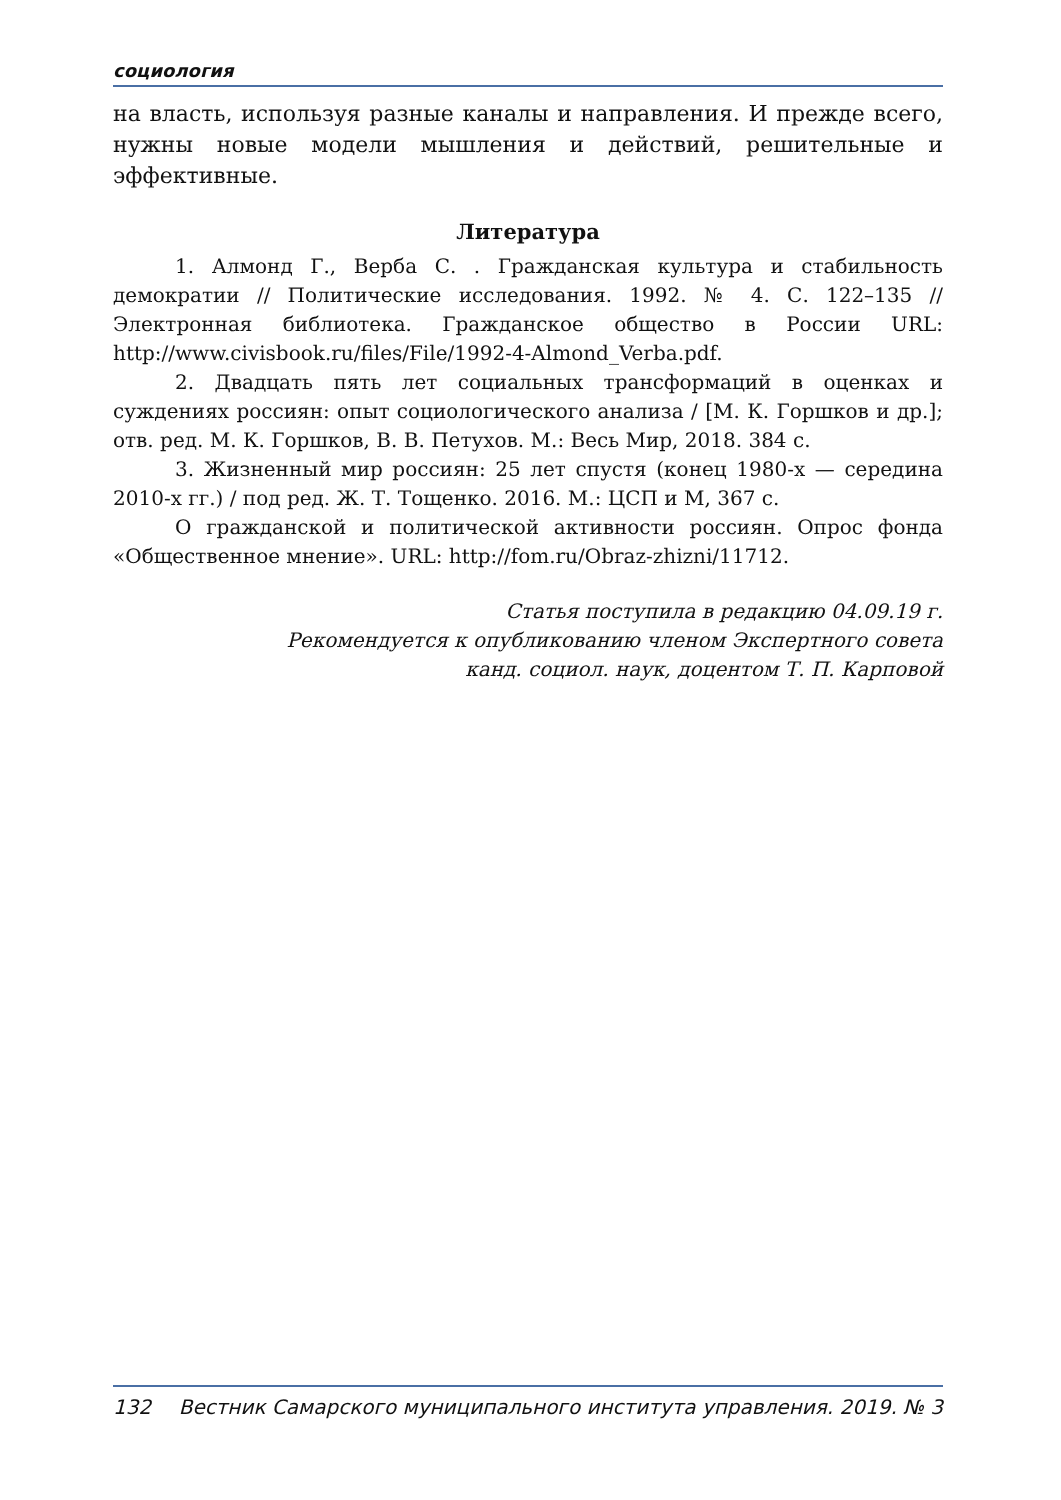социология
на власть, используя разные каналы и направления. И прежде всего, нужны новые модели мышления и действий, решительные и эффективные.
Литература
1. Алмонд Г., Верба С. . Гражданская культура и стабильность демократии // Политические исследования. 1992. № 4. С. 122–135 // Электронная библиотека. Гражданское общество в России URL: http://www.civisbook.ru/files/File/1992-4-Almond_Verba.pdf.
2. Двадцать пять лет социальных трансформаций в оценках и суждениях россиян: опыт социологического анализа / [М. К. Горшков и др.]; отв. ред. М. К. Горшков, В. В. Петухов. М.: Весь Мир, 2018. 384 с.
3. Жизненный мир россиян: 25 лет спустя (конец 1980-х — середина 2010-х гг.) / под ред. Ж. Т. Тощенко. 2016. М.: ЦСП и М, 367 с.
О гражданской и политической активности россиян. Опрос фонда «Общественное мнение». URL: http://fom.ru/Obraz-zhizni/11712.
Статья поступила в редакцию 04.09.19 г.
Рекомендуется к опубликованию членом Экспертного совета
канд. социол. наук, доцентом Т. П. Карповой
132 Вестник Самарского муниципального института управления. 2019. № 3